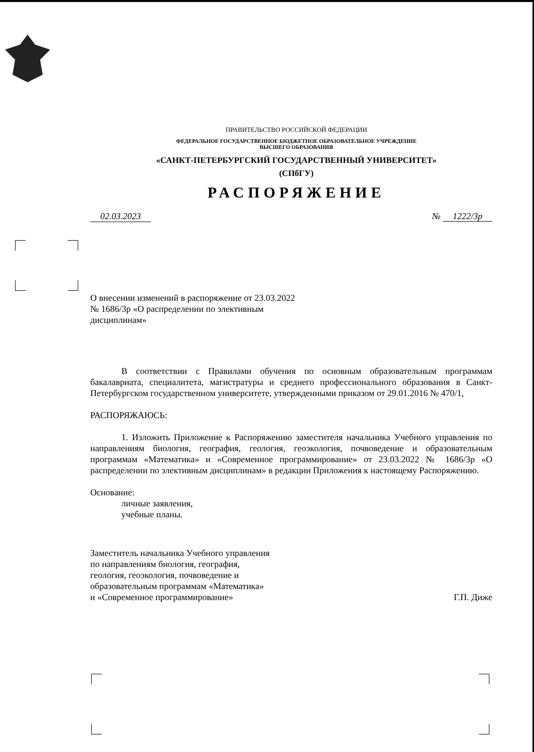ПРАВИТЕЛЬСТВО РОССИЙСКОЙ ФЕДЕРАЦИИ
ФЕДЕРАЛЬНОЕ ГОСУДАРСТВЕННОЕ БЮДЖЕТНОЕ ОБРАЗОВАТЕЛЬНОЕ УЧРЕЖДЕНИЕ
ВЫСШЕГО ОБРАЗОВАНИЯ
«САНКТ-ПЕТЕРБУРГСКИЙ ГОСУДАРСТВЕННЫЙ УНИВЕРСИТЕТ»
(СПбГУ)
РАСПОРЯЖЕНИЕ
02.03.2023 № 1222/3р
О внесении изменений в распоряжение от 23.03.2022 № 1686/3р «О распределении по элективным дисциплинам»
В соответствии с Правилами обучения по основным образовательным программам бакалавриата, специалитета, магистратуры и среднего профессионального образования в Санкт-Петербургском государственном университете, утвержденными приказом от 29.01.2016 № 470/1,
РАСПОРЯЖАЮСЬ:
1. Изложить Приложение к Распоряжению заместителя начальника Учебного управления по направлениям биология, география, геология, геоэкология, почвоведение и образовательным программам «Математика» и «Современное программирование» от 23.03.2022 № 1686/3р «О распределении по элективным дисциплинам» в редакции Приложения к настоящему Распоряжению.
Основание:
личные заявления,
учебные планы.
Заместитель начальника Учебного управления
по направлениям биология, география,
геология, геоэкология, почвоведение и
образовательным программам «Математика»
и «Современное программирование»
Г.П. Диже